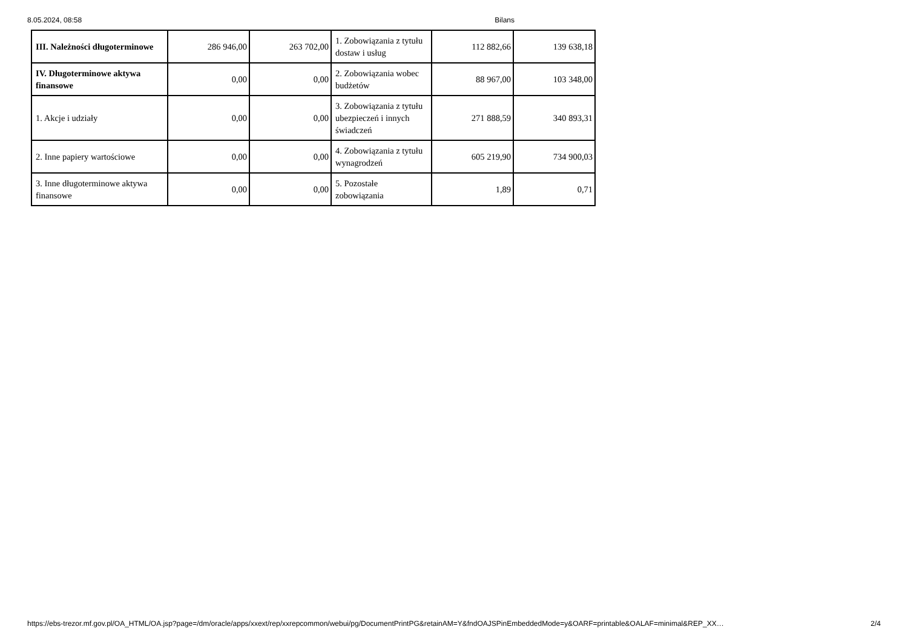8.05.2024, 08:58 Bilans
| III. Należności długoterminowe | 286 946,00 | 263 702,00 | 1. Zobowiązania z tytułu dostaw i usług | 112 882,66 | 139 638,18 |
| IV. Długoterminowe aktywa finansowe | 0,00 | 0,00 | 2. Zobowiązania wobec budżetów | 88 967,00 | 103 348,00 |
| 1. Akcje i udziały | 0,00 | 0,00 | 3. Zobowiązania z tytułu ubezpieczeń i innych świadczeń | 271 888,59 | 340 893,31 |
| 2. Inne papiery wartościowe | 0,00 | 0,00 | 4. Zobowiązania z tytułu wynagrodzeń | 605 219,90 | 734 900,03 |
| 3. Inne długoterminowe aktywa finansowe | 0,00 | 0,00 | 5. Pozostałe zobowiązania | 1,89 | 0,71 |
https://ebs-trezor.mf.gov.pl/OA_HTML/OA.jsp?page=/dm/oracle/apps/xxext/rep/xxrepcommon/webui/pg/DocumentPrintPG&retainAM=Y&fndOAJSPinEmbeddedMode=y&OARF=printable&OALAF=minimal&REP_XX… 2/4